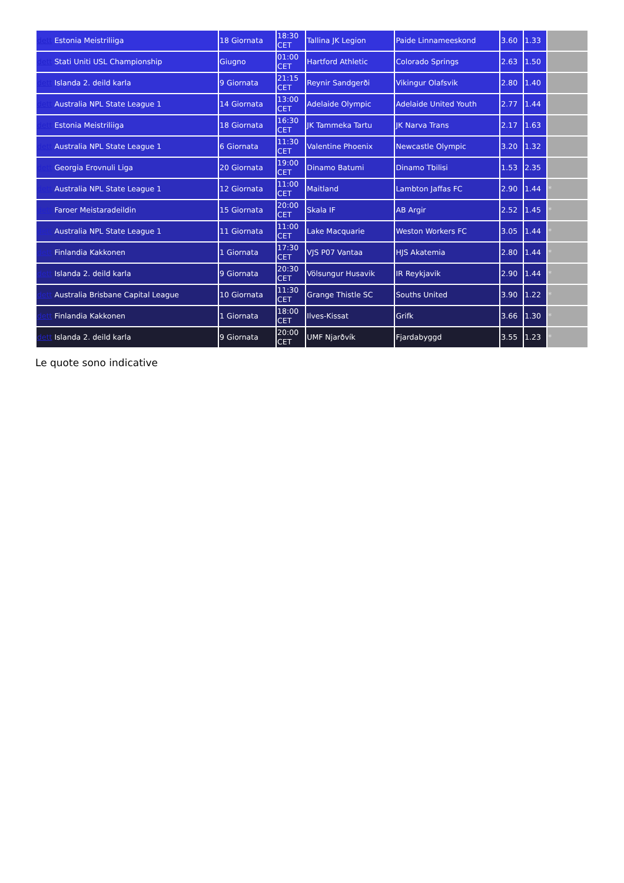| dett Estonia Meistriliiga | 18 Giornata | 18:30 CET | Tallina JK Legion | Paide Linnameeskond | 3.60 | 1.33 | |
| dett Stati Uniti USL Championship | Giugno | 01:00 CET | Hartford Athletic | Colorado Springs | 2.63 | 1.50 | |
| dett Islanda 2. deild karla | 9 Giornata | 21:15 CET | Reynir Sandgerði | Vikingur Olafsvik | 2.80 | 1.40 | |
| dett Australia NPL State League 1 | 14 Giornata | 13:00 CET | Adelaide Olympic | Adelaide United Youth | 2.77 | 1.44 | |
| dett Estonia Meistriliiga | 18 Giornata | 16:30 CET | JK Tammeka Tartu | JK Narva Trans | 2.17 | 1.63 | |
| dett Australia NPL State League 1 | 6 Giornata | 11:30 CET | Valentine Phoenix | Newcastle Olympic | 3.20 | 1.32 | |
| dett Georgia Erovnuli Liga | 20 Giornata | 19:00 CET | Dinamo Batumi | Dinamo Tbilisi | 1.53 | 2.35 | |
| dett Australia NPL State League 1 | 12 Giornata | 11:00 CET | Maitland | Lambton Jaffas FC | 2.90 | 1.44 | * |
| dett Faroer Meistaradeildin | 15 Giornata | 20:00 CET | Skala IF | AB Argir | 2.52 | 1.45 | * |
| dett Australia NPL State League 1 | 11 Giornata | 11:00 CET | Lake Macquarie | Weston Workers FC | 3.05 | 1.44 | * |
| dett Finlandia Kakkonen | 1 Giornata | 17:30 CET | VJS P07 Vantaa | HJS Akatemia | 2.80 | 1.44 | * |
| dett Islanda 2. deild karla | 9 Giornata | 20:30 CET | Völsungur Husavik | IR Reykjavik | 2.90 | 1.44 | * |
| dett Australia Brisbane Capital League | 10 Giornata | 11:30 CET | Grange Thistle SC | Souths United | 3.90 | 1.22 | * |
| dett Finlandia Kakkonen | 1 Giornata | 18:00 CET | Ilves-Kissat | Grifk | 3.66 | 1.30 | * |
| dett Islanda 2. deild karla | 9 Giornata | 20:00 CET | UMF Njarðvík | Fjardabyggd | 3.55 | 1.23 | * |
Le quote sono indicative